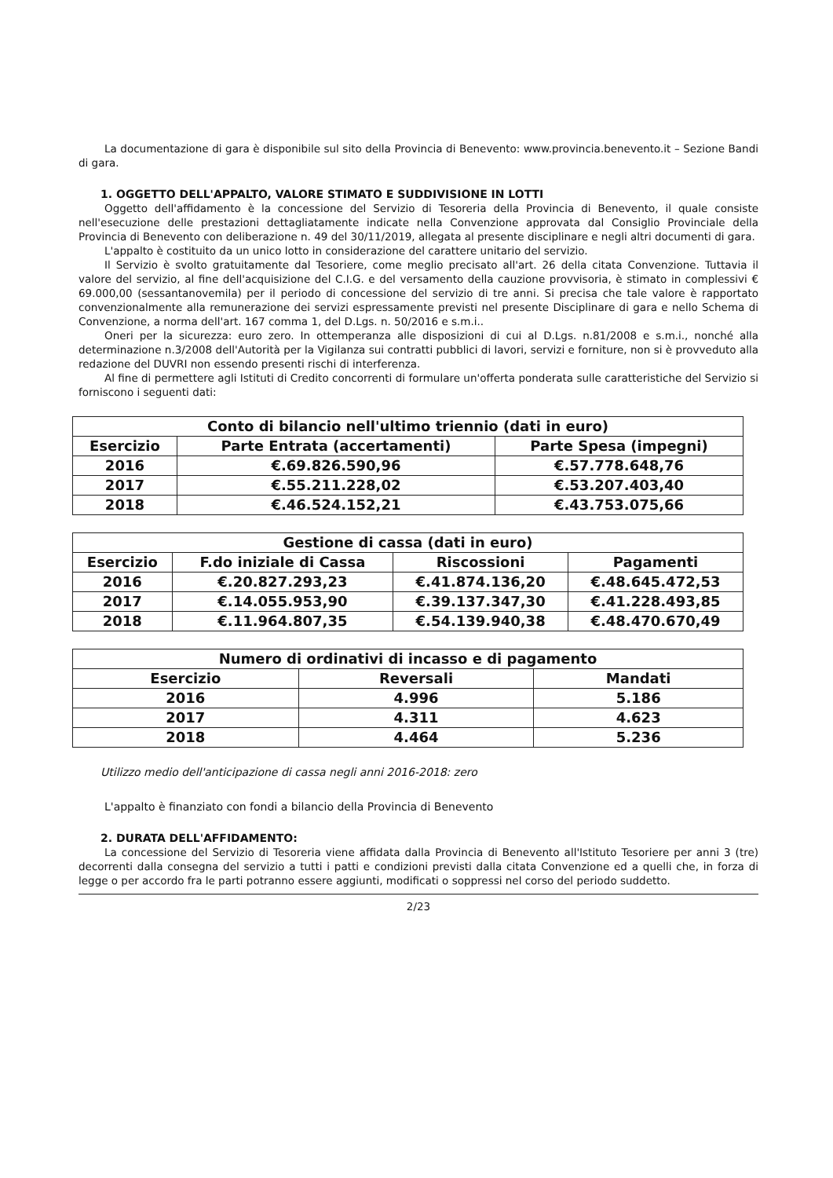La documentazione di gara è disponibile sul sito della Provincia di Benevento: www.provincia.benevento.it – Sezione Bandi di gara.
1. OGGETTO DELL'APPALTO, VALORE STIMATO E SUDDIVISIONE IN LOTTI
Oggetto dell'affidamento è la concessione del Servizio di Tesoreria della Provincia di Benevento, il quale consiste nell'esecuzione delle prestazioni dettagliatamente indicate nella Convenzione approvata dal Consiglio Provinciale della Provincia di Benevento con deliberazione n. 49 del 30/11/2019, allegata al presente disciplinare e negli altri documenti di gara.
L'appalto è costituito da un unico lotto in considerazione del carattere unitario del servizio.
Il Servizio è svolto gratuitamente dal Tesoriere, come meglio precisato all'art. 26 della citata Convenzione. Tuttavia il valore del servizio, al fine dell'acquisizione del C.I.G. e del versamento della cauzione provvisoria, è stimato in complessivi € 69.000,00 (sessantanovemila) per il periodo di concessione del servizio di tre anni. Si precisa che tale valore è rapportato convenzionalmente alla remunerazione dei servizi espressamente previsti nel presente Disciplinare di gara e nello Schema di Convenzione, a norma dell'art. 167 comma 1, del D.Lgs. n. 50/2016 e s.m.i..
Oneri per la sicurezza: euro zero. In ottemperanza alle disposizioni di cui al D.Lgs. n.81/2008 e s.m.i., nonché alla determinazione n.3/2008 dell'Autorità per la Vigilanza sui contratti pubblici di lavori, servizi e forniture, non si è provveduto alla redazione del DUVRI non essendo presenti rischi di interferenza.
Al fine di permettere agli Istituti di Credito concorrenti di formulare un'offerta ponderata sulle caratteristiche del Servizio si forniscono i seguenti dati:
| Conto di bilancio nell'ultimo triennio (dati in euro) | | |
| --- | --- | --- |
| Esercizio | Parte Entrata (accertamenti) | Parte Spesa (impegni) |
| 2016 | €.69.826.590,96 | €.57.778.648,76 |
| 2017 | €.55.211.228,02 | €.53.207.403,40 |
| 2018 | €.46.524.152,21 | €.43.753.075,66 |
| Gestione di cassa (dati in euro) | | | |
| --- | --- | --- | --- |
| Esercizio | F.do iniziale di Cassa | Riscossioni | Pagamenti |
| 2016 | €.20.827.293,23 | €.41.874.136,20 | €.48.645.472,53 |
| 2017 | €.14.055.953,90 | €.39.137.347,30 | €.41.228.493,85 |
| 2018 | €.11.964.807,35 | €.54.139.940,38 | €.48.470.670,49 |
| Numero di ordinativi di incasso e di pagamento | | |
| --- | --- | --- |
| Esercizio | Reversali | Mandati |
| 2016 | 4.996 | 5.186 |
| 2017 | 4.311 | 4.623 |
| 2018 | 4.464 | 5.236 |
Utilizzo medio dell'anticipazione di cassa negli anni 2016-2018: zero
L'appalto è finanziato con fondi a bilancio della Provincia di Benevento
2. DURATA DELL'AFFIDAMENTO:
La concessione del Servizio di Tesoreria viene affidata dalla Provincia di Benevento all'Istituto Tesoriere per anni 3 (tre) decorrenti dalla consegna del servizio a tutti i patti e condizioni previsti dalla citata Convenzione ed a quelli che, in forza di legge o per accordo fra le parti potranno essere aggiunti, modificati o soppressi nel corso del periodo suddetto.
2/23